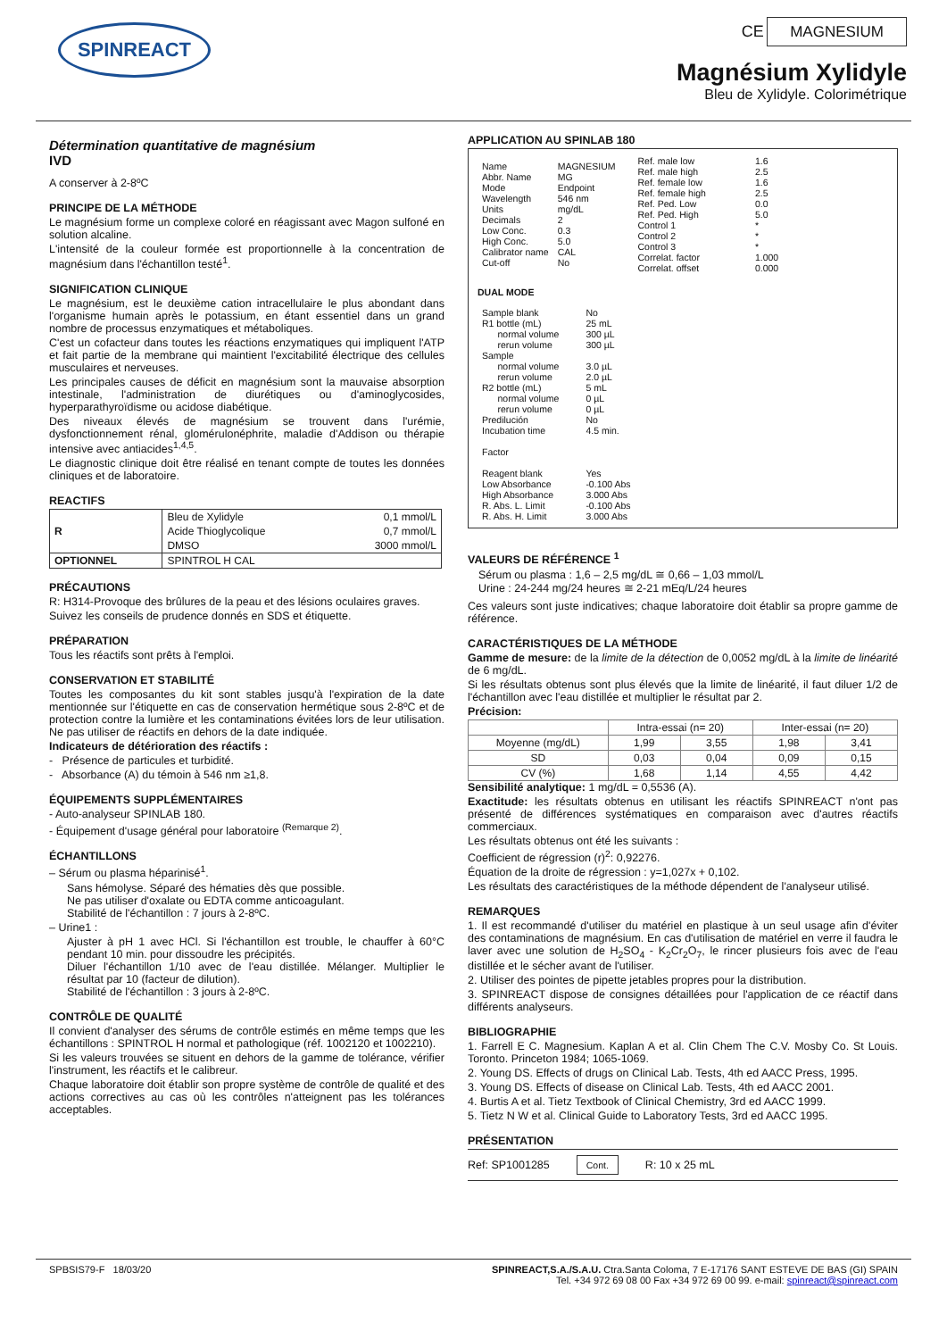SPINREACT
CE MAGNESIUM
Magnésium Xylidyle
Bleu de Xylidyle. Colorimétrique
Détermination quantitative de magnésium
IVD
A conserver à 2-8ºC
PRINCIPE DE LA MÉTHODE
Le magnésium forme un complexe coloré en réagissant avec Magon sulfoné en solution alcaline.
L'intensité de la couleur formée est proportionnelle à la concentration de magnésium dans l'échantillon testé<sup>1</sup>.
SIGNIFICATION CLINIQUE
Le magnésium, est le deuxième cation intracellulaire le plus abondant dans l'organisme humain après le potassium, en étant essentiel dans un grand nombre de processus enzymatiques et métaboliques.
C'est un cofacteur dans toutes les réactions enzymatiques qui impliquent l'ATP et fait partie de la membrane qui maintient l'excitabilité électrique des cellules musculaires et nerveuses.
Les principales causes de déficit en magnésium sont la mauvaise absorption intestinale, l'administration de diurétiques ou d'aminoglycosides, hyperparathyroïdisme ou acidose diabétique.
Des niveaux élevés de magnésium se trouvent dans l'urémie, dysfonctionnement rénal, glomérulonéphrite, maladie d'Addison ou thérapie intensive avec antiacides<sup>1,4,5</sup>.
Le diagnostic clinique doit être réalisé en tenant compte de toutes les données cliniques et de laboratoire.
REACTIFS
| R | Bleu de Xylidyle | 0,1 mmol/L |
| | Acide Thioglycolique | 0,7 mmol/L |
| | DMSO | 3000 mmol/L |
| OPTIONNEL | SPINTROL H CAL | |
PRÉCAUTIONS
R: H314-Provoque des brûlures de la peau et des lésions oculaires graves.
Suivez les conseils de prudence donnés en SDS et étiquette.
PRÉPARATION
Tous les réactifs sont prêts à l'emploi.
CONSERVATION ET STABILITÉ
Toutes les composantes du kit sont stables jusqu'à l'expiration de la date mentionnée sur l'étiquette en cas de conservation hermétique sous 2-8ºC et de protection contre la lumière et les contaminations évitées lors de leur utilisation. Ne pas utiliser de réactifs en dehors de la date indiquée.
Indicateurs de détérioration des réactifs :
- Présence de particules et turbidité.
- Absorbance (A) du témoin à 546 nm ≥1,8.
ÉQUIPEMENTS SUPPLÉMENTAIRES
- Auto-analyseur SPINLAB 180.
- Équipement d'usage général pour laboratoire <sup>(Remarque 2)</sup>.
ÉCHANTILLONS
– Sérum ou plasma héparinisé<sup>1</sup>.
Sans hémolyse. Séparé des hématies dès que possible.
Ne pas utiliser d'oxalate ou EDTA comme anticoagulant.
Stabilité de l'échantillon : 7 jours à 2-8ºC.
– Urine1 :
Ajuster à pH 1 avec HCl. Si l'échantillon est trouble, le chauffer à 60°C pendant 10 min. pour dissoudre les précipités.
Diluer l'échantillon 1/10 avec de l'eau distillée. Mélanger. Multiplier le résultat par 10 (facteur de dilution).
Stabilité de l'échantillon : 3 jours à 2-8ºC.
CONTRÔLE DE QUALITÉ
Il convient d'analyser des sérums de contrôle estimés en même temps que les échantillons : SPINTROL H normal et pathologique (réf. 1002120 et 1002210).
Si les valeurs trouvées se situent en dehors de la gamme de tolérance, vérifier l'instrument, les réactifs et le calibreur.
Chaque laboratoire doit établir son propre système de contrôle de qualité et des actions correctives au cas où les contrôles n'atteignent pas les tolérances acceptables.
APPLICATION AU SPINLAB 180
| Name Abbr. Name Mode Wavelength Units Decimals Low Conc. High Conc. Calibrator name Cut-off | MAGNESIUM MG Endpoint 546 nm mg/dL 2 0.3 5.0 CAL No | Ref. male low Ref. male high Ref. female low Ref. female high Ref. Ped. Low Ref. Ped. High Control 1 Control 2 Control 3 Correlat. factor Correlat. offset | 1.6 2.5 1.6 2.5 0.0 5.0 * * * 1.000 0.000 |
DUAL MODE
| Sample blank R1 bottle (mL) normal volume rerun volume Sample normal volume rerun volume R2 bottle (mL) normal volume rerun volume Predilución Incubation time Factor Reagent blank Low Absorbance High Absorbance R. Abs. L. Limit R. Abs. H. Limit | No 25 mL 300 µL 300 µL 3.0 µL 2.0 µL 5 mL 0 µL 0 µL No 4.5 min. Yes -0.100 Abs 3.000 Abs -0.100 Abs 3.000 Abs |
VALEURS DE RÉFÉRENCE <sup>1</sup>
Sérum ou plasma : 1,6 – 2,5 mg/dL ≅ 0,66 – 1,03 mmol/L
Urine : 24-244 mg/24 heures ≅ 2-21 mEq/L/24 heures
Ces valeurs sont juste indicatives; chaque laboratoire doit établir sa propre gamme de référence.
CARACTÉRISTIQUES DE LA MÉTHODE
Gamme de mesure: de la limite de la détection de 0,0052 mg/dL à la limite de linéarité de 6 mg/dL.
Si les résultats obtenus sont plus élevés que la limite de linéarité, il faut diluer 1/2 de l'échantillon avec l'eau distillée et multiplier le résultat par 2.
Précision:
| | Intra-essai (n= 20) | | Inter-essai (n= 20) | |
| --- | --- | --- | --- | --- |
| Moyenne (mg/dL) | 1,99 | 3,55 | 1,98 | 3,41 |
| SD | 0,03 | 0,04 | 0,09 | 0,15 |
| CV (%) | 1,68 | 1,14 | 4,55 | 4,42 |
Sensibilité analytique: 1 mg/dL = 0,5536 (A).
Exactitude: les résultats obtenus en utilisant les réactifs SPINREACT n'ont pas présenté de différences systématiques en comparaison avec d'autres réactifs commerciaux.
Les résultats obtenus ont été les suivants :
Coefficient de régression (r)<sup>2</sup>: 0,92276.
Équation de la droite de régression : y=1,027x + 0,102.
Les résultats des caractéristiques de la méthode dépendent de l'analyseur utilisé.
REMARQUES
1. Il est recommandé d'utiliser du matériel en plastique à un seul usage afin d'éviter des contaminations de magnésium. En cas d'utilisation de matériel en verre il faudra le laver avec une solution de H<sub>2</sub>SO<sub>4</sub> - K<sub>2</sub>Cr<sub>2</sub>O<sub>7</sub>, le rincer plusieurs fois avec de l'eau distillée et le sécher avant de l'utiliser.
2. Utiliser des pointes de pipette jetables propres pour la distribution.
3. SPINREACT dispose de consignes détaillées pour l'application de ce réactif dans différents analyseurs.
BIBLIOGRAPHIE
1. Farrell E C. Magnesium. Kaplan A et al. Clin Chem The C.V. Mosby Co. St Louis. Toronto. Princeton 1984; 1065-1069.
2. Young DS. Effects of drugs on Clinical Lab. Tests, 4th ed AACC Press, 1995.
3. Young DS. Effects of disease on Clinical Lab. Tests, 4th ed AACC 2001.
4. Burtis A et al. Tietz Textbook of Clinical Chemistry, 3rd ed AACC 1999.
5. Tietz N W et al. Clinical Guide to Laboratory Tests, 3rd ed AACC 1995.
PRÉSENTATION
Ref: SP1001285 Cont. R: 10 x 25 mL
SPBSIS79-F 18/03/20 SPINREACT,S.A./S.A.U. Ctra.Santa Coloma, 7 E-17176 SANT ESTEVE DE BAS (GI) SPAIN
Tel. +34 972 69 08 00 Fax +34 972 69 00 99. e-mail: spinreact@spinreact.com